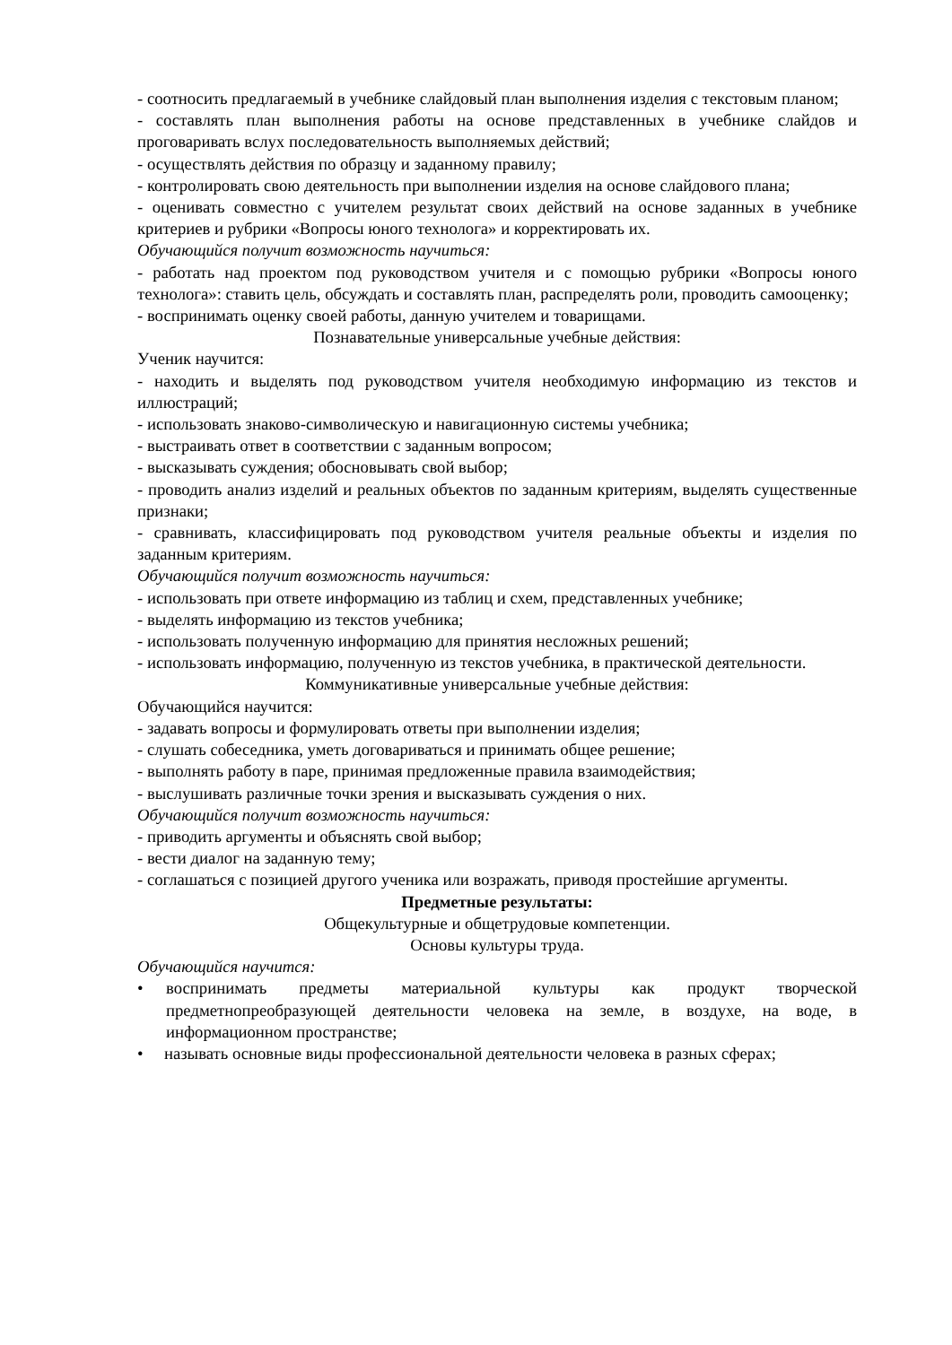- соотносить предлагаемый в учебнике слайдовый план выполнения изделия с текстовым планом;
- составлять план выполнения работы на основе представленных в учебнике слайдов и проговаривать вслух последовательность выполняемых действий;
- осуществлять действия по образцу и заданному правилу;
- контролировать свою деятельность при выполнении изделия на основе слайдового плана;
- оценивать совместно с учителем результат своих действий на основе заданных в учебнике критериев и рубрики «Вопросы юного технолога» и корректировать их.
Обучающийся получит возможность научиться:
- работать над проектом под руководством учителя и с помощью рубрики «Вопросы юного технолога»: ставить цель, обсуждать и составлять план, распределять роли, проводить самооценку;
- воспринимать оценку своей работы, данную учителем и товарищами.
Познавательные универсальные учебные действия:
Ученик научится:
- находить и выделять под руководством учителя необходимую информацию из текстов и иллюстраций;
- использовать знаково-символическую и навигационную системы учебника;
- выстраивать ответ в соответствии с заданным вопросом;
- высказывать суждения; обосновывать свой выбор;
- проводить анализ изделий и реальных объектов по заданным критериям, выделять существенные признаки;
- сравнивать, классифицировать под руководством учителя реальные объекты и изделия по заданным критериям.
Обучающийся получит возможность научиться:
- использовать при ответе информацию из таблиц и схем, представленных учебнике;
- выделять информацию из текстов учебника;
- использовать полученную информацию для принятия несложных решений;
- использовать информацию, полученную из текстов учебника, в практической деятельности.
Коммуникативные универсальные учебные действия:
Обучающийся научится:
- задавать вопросы и формулировать ответы при выполнении изделия;
- слушать собеседника, уметь договариваться и принимать общее решение;
- выполнять работу в паре, принимая предложенные правила взаимодействия;
- выслушивать различные точки зрения и высказывать суждения о них.
Обучающийся получит возможность научиться:
- приводить аргументы и объяснять свой выбор;
- вести диалог на заданную тему;
- соглашаться с позицией другого ученика или возражать, приводя простейшие аргументы.
Предметные результаты:
Общекультурные и общетрудовые компетенции.
Основы культуры труда.
Обучающийся научится:
• воспринимать предметы материальной культуры как продукт творческой предметнопреобразующей деятельности человека на земле, в воздухе, на воде, в информационном пространстве;
• называть основные виды профессиональной деятельности человека в разных сферах;